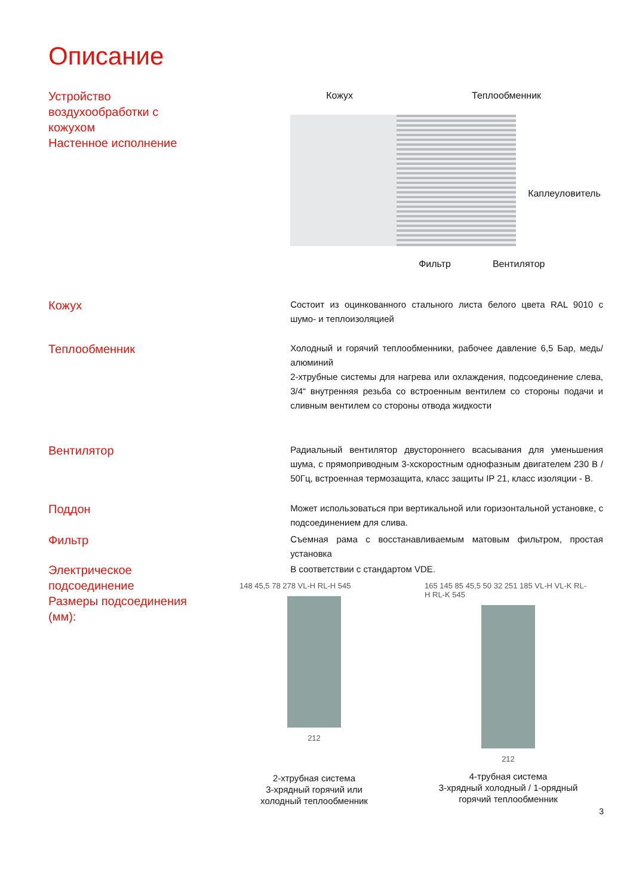Описание
Устройство
воздухообработки с
кожухом
Настенное исполнение
Кожух Теплообменник
Каплеуловитель
Фильтр Вентилятор
Кожух
Состоит из оцинкованного стального листа белого цвета RAL 9010 с шумо- и теплоизоляцией
Теплообменник
Холодный и горячий теплообменники, рабочее давление 6,5 Бар, медь/алюминий
2-хтрубные системы для нагрева или охлаждения, подсоединение слева, 3/4“ внутренняя резьба со встроенным вентилем со стороны подачи и сливным вентилем со стороны отвода жидкости
Вентилятор
Радиальный вентилятор двустороннего всасывания для уменьшения шума, с прямоприводным 3-хскоростным однофазным двигателем 230 В / 50Гц, встроенная термозащита, класс защиты IP 21, класс изоляции - В.
Поддон
Может использоваться при вертикальной или горизонтальной установке, с подсоединением для слива.
Фильтр
Съемная рама с восстанавливаемым матовым фильтром, простая установка
Электрическое
подсоединение
В соответствии с стандартом VDE.
Размеры подсоединения
(мм):
148 45,5 78 278 VL-H RL-H 545
212
2-хтрубная система
3-хрядный горячий или
холодный теплообменник
165 145 85 45,5 50 32 251 185 VL-H VL-K RL-H RL-K 545
212
4-трубная система
3-хрядный холодный / 1-орядный
горячий теплообменник
3